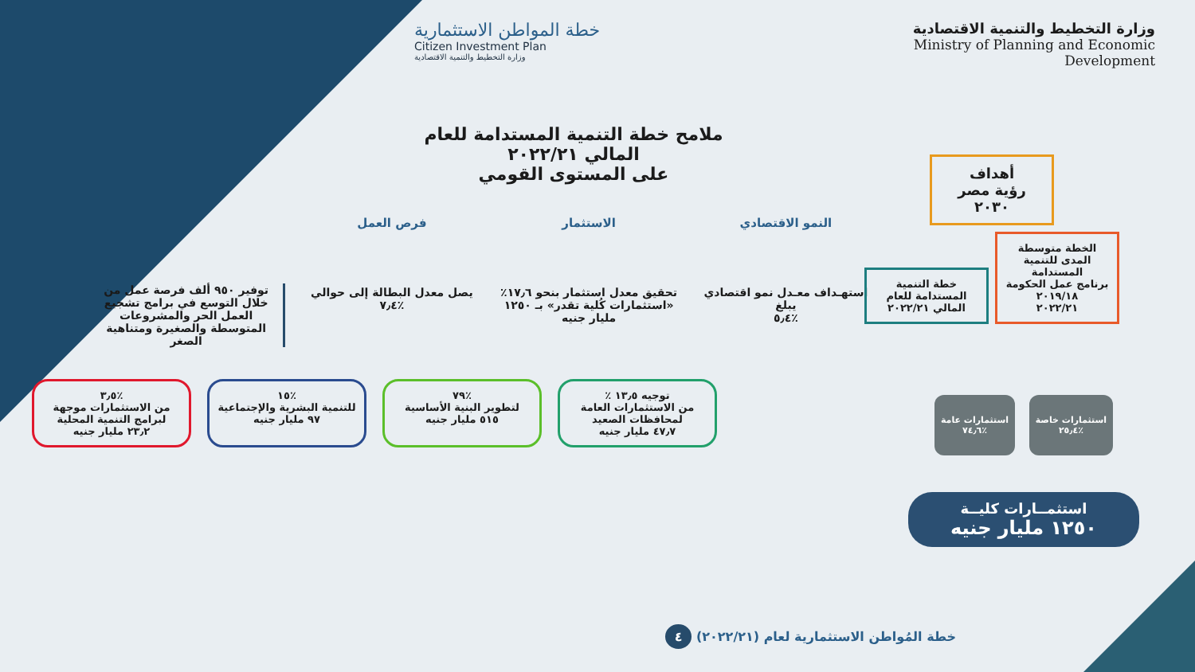وزارة التخطيط والتنمية الاقتصادية
Ministry of Planning and Economic Development
خطة المواطن الاستثمارية
Citizen Investment Plan
وزارة التخطيط والتنمية الاقتصادية
ملامح خطة التنمية المستدامة للعام المالي ٢٠٢٢/٢١
على المستوى القومي
أهداف
رؤية مصر
٢٠٣٠
الخطة متوسطة المدى للتنمية المستدامة
برنامج عمل الحكومة
٢٠١٩/١٨
٢٠٢٢/٢١
خطة التنمية المستدامة للعام المالي ٢٠٢٢/٢١
استثمارات خاصة
٪٢٥٫٤
استثمارات عامة
٪٧٤٫٦
استثمــارات كليــة
١٢٥٠ مليار جنيه
النمو الاقتصادي
استهـداف معـدل نمو اقتصادي يبلغ
٪٥٫٤
الاستثمار
تحقيق معدل استثمار بنحو ١٧٫٦٪ «استثمارات كُلية تقدر» بـ ١٢٥٠ مليار جنيه
فرص العمل
يصل معدل البطالة إلى حوالي
٪٧٫٤
توفير ٩٥٠ ألف فرصة عمل من خلال التوسع في برامج تشجيع العمل الحر والمشروعات المتوسطة والصغيرة ومتناهية الصغر
توجيه ١٣٫٥ ٪
من الاستثمارات العامة لمحافظات الصعيد
٤٧٫٧ مليار جنيه
٪٧٩
لتطوير البنية الأساسية
٥١٥ مليار جنيه
٪١٥
للتنمية البشرية والإجتماعية
٩٧ مليار جنيه
٪٣٫٥
من الاستثمارات موجهة لبرامج التنمية المحلية
٢٣٫٢ مليار جنيه
خطة المُواطن الاستثمارية لعام (٢٠٢٢/٢١) ٤